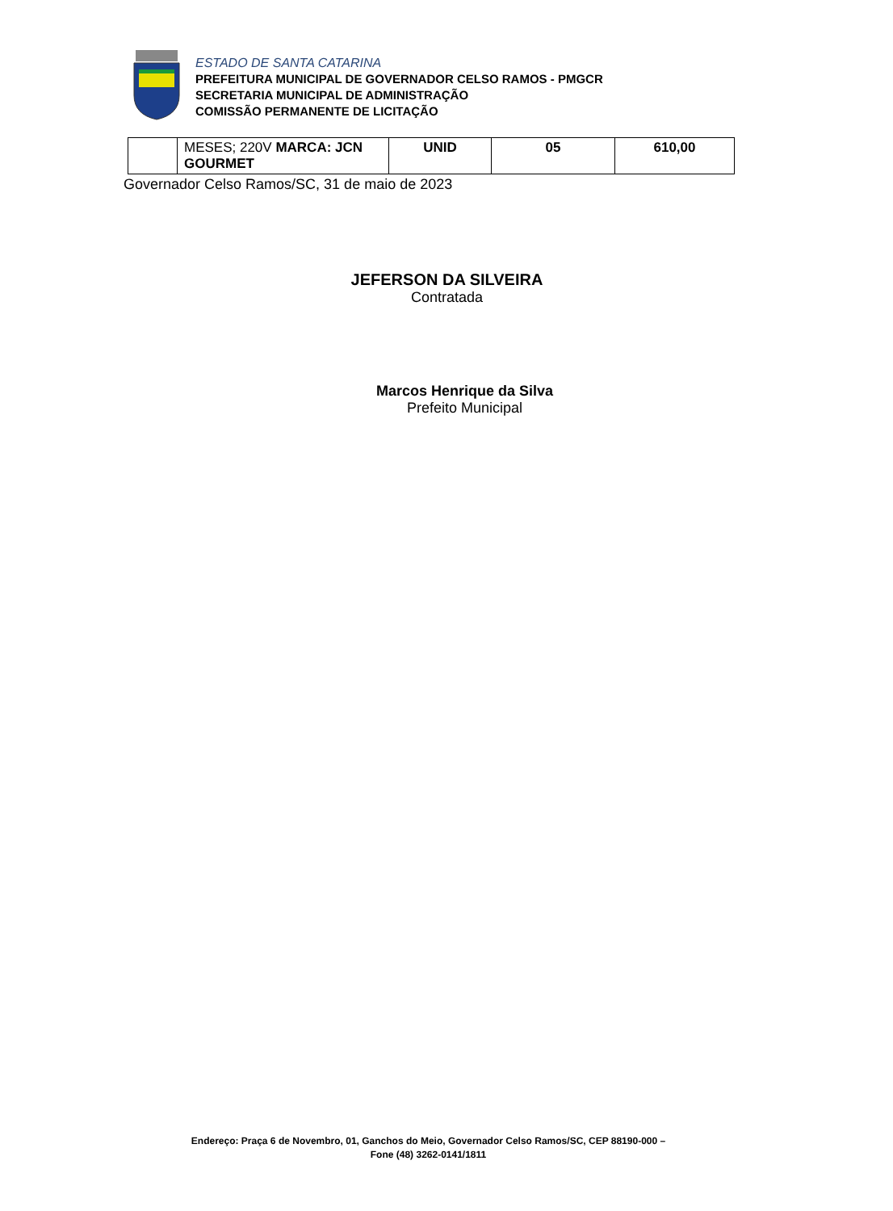ESTADO DE SANTA CATARINA
PREFEITURA MUNICIPAL DE GOVERNADOR CELSO RAMOS - PMGCR
SECRETARIA MUNICIPAL DE ADMINISTRAÇÃO
COMISSÃO PERMANENTE DE LICITAÇÃO
| | MESES; 220V MARCA: JCN GOURMET | UNID | 05 | 610,00 |
Governador Celso Ramos/SC, 31 de maio de 2023
JEFERSON DA SILVEIRA
Contratada
Marcos Henrique da Silva
Prefeito Municipal
Endereço: Praça 6 de Novembro, 01, Ganchos do Meio, Governador Celso Ramos/SC, CEP 88190-000 –
Fone (48) 3262-0141/1811